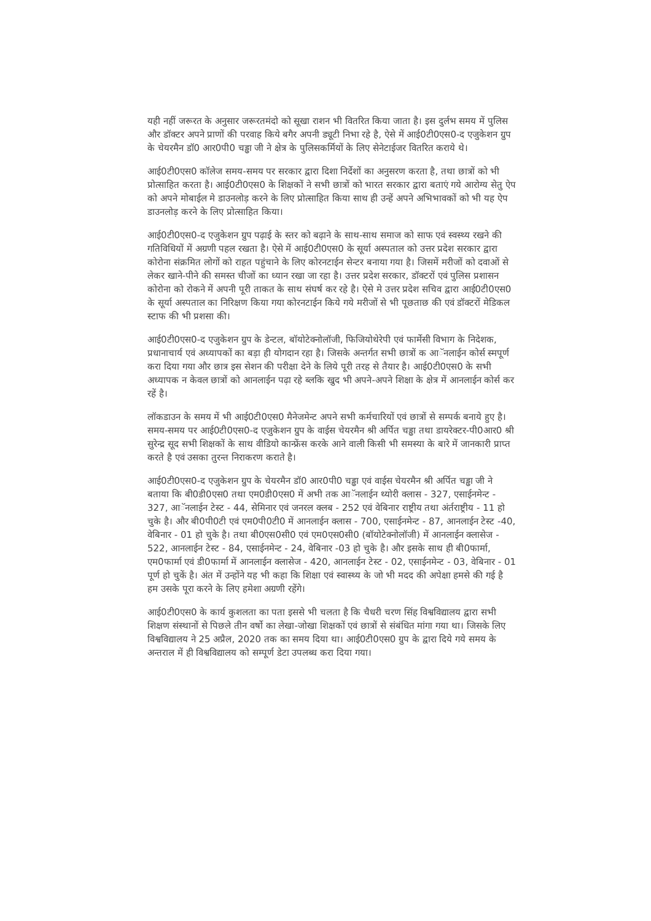यही नहीं जरूरत के अनुसार जरूरतमंदो को सूखा राशन भी वितरित किया जाता है। इस दुर्लभ समय में पुलिस और डॉक्टर अपने प्राणों की परवाह किये बगैर अपनी ड्यूटी निभा रहे है, ऐसे में आई0टी0एस0-द एजुकेशन ग्रुप के चेयरमैन डॉ0 आर0पी0 चड्ढा जी ने क्षेत्र के पुलिसकर्मियों के लिए सेनेटाईजर वितरित कराये थे।
आई0टी0एस0 कॉलेज समय-समय पर सरकार द्वारा दिशा निर्देशों का अनुसरण करता है, तथा छात्रों को भी प्रोत्साहित करता है। आई0टी0एस0 के शिक्षकों ने सभी छात्रों को भारत सरकार द्वारा बताएं गये आरोग्य सेतु ऐप को अपने मोबाईल मे डाउनलोड़ करने के लिए प्रोत्साहित किया साथ ही उन्हें अपने अभिभावकों को भी यह ऐप डाउनलोड़ करने के लिए प्रोत्साहित किया।
आई0टी0एस0-द एजुकेशन ग्रुप पढ़ाई के स्तर को बढ़ाने के साथ-साथ समाज को साफ एवं स्वस्थ्य रखने की गतिविधियों में अग्रणी पहल रखता है। ऐसे में आई0टी0एस0 के सूर्या अस्पताल को उत्तर प्रदेश सरकार द्वारा कोरोना संक्रमित लोगों को राहत पहुंचाने के लिए कोरनटाईन सेन्टर बनाया गया है। जिसमें मरीजों को दवाओं से लेकर खाने-पीने की समस्त चीजों का ध्यान रखा जा रहा है। उत्तर प्रदेश सरकार, डॉक्टरों एवं पुलिस प्रशासन कोरोना को रोकने में अपनी पूरी ताकत के साथ संघर्ष कर रहे है। ऐसे मे उत्तर प्रदेश सचिव द्वारा आई0टी0एस0 के सूर्या अस्पताल का निरिक्षण किया गया कोरनटाईन किये गये मरीजों से भी पूछताछ की एवं डॉक्टरों मेडिकल स्टाफ की भी प्रशसा की।
आई0टी0एस0-द एजुकेशन ग्रुप के डेन्टल, बॉयोटेक्नोलॉजी, फिजियोथेरेपी एवं फार्मेसी विभाग के निदेशक, प्रधानाचार्य एवं अध्यापकों का बड़ा ही योगदान रहा है। जिसके अन्तर्गत सभी छात्रों क आॅनलाईन कोर्स स्मपूर्ण करा दिया गया और छात्र इस सेशन की परीक्षा देने के लिये पूरी तरह से तैयार है। आई0टी0एस0 के सभी अध्यापक न केवल छात्रों को आनलाईन पढ़ा रहे ब्लकि खुद भी अपने-अपने शिक्षा के क्षेत्र में आनलाईन कोर्स कर रहें है।
लॉकडाउन के समय में भी आई0टी0एस0 मैनेजमेन्ट अपने सभी कर्मचारियों एवं छात्रों से सम्पर्क बनाये हुए है। समय-समय पर आई0टी0एस0-द एजुकेशन ग्रुप के वाईस चेयरमैन श्री अर्पित चड्ढा तथा डायरेक्टर-पी0आर0 श्री सुरेन्द्र सूद सभी शिक्षकों के साथ वीडियो कान्फ्रेंस करके आने वाली किसी भी समस्या के बारे में जानकारी प्राप्त करते है एवं उसका तुरन्त निराकरण कराते है।
आई0टी0एस0-द एजुकेशन ग्रुप के चेयरमैन डॉ0 आर0पी0 चड्ढा एवं वाईस चेयरमैन श्री अर्पित चड्ढा जी ने बताया कि बी0डी0एस0 तथा एम0डी0एस0 में अभी तक आॅनलाईन थ्योरी क्लास - 327, एसाईनमेन्ट - 327, आॅनलाईन टेस्ट - 44, सेमिनार एवं जनरल क्लब - 252 एवं वेबिनार राष्ट्रीय तथा अंर्तराष्ट्रीय - 11 हो चुके है। और बी0पी0टी एवं एम0पी0टी0 में आनलाईन क्लास - 700, एसाईनमेन्ट - 87, आनलाईन टेस्ट -40, वेबिनार - 01 हो चुके है। तथा बी0एस0सी0 एवं एम0एस0सी0 (बॉयोटेक्नोलॉजी) में आनलाईन क्लासेज - 522, आनलाईन टेस्ट - 84, एसाईनमेन्ट - 24, वेबिनार -03 हो चुके है। और इसके साथ ही बी0फार्मा, एम0फार्मा एवं डी0फार्मा में आनलाईन क्लासेज - 420, आनलाईन टेस्ट - 02, एसाईनमेन्ट - 03, वेबिनार - 01 पूर्ण हो चुकें है। अंत में उन्होंने यह भी कहा कि शिक्षा एवं स्वास्थ्य के जो भी मदद की अपेक्षा हमसे की गई है हम उसके पूरा करने के लिए हमेशा अग्रणी रहेंगे।
आई0टी0एस0 के कार्य कुशलता का पता इससे भी चलता है कि चैधरी चरण सिंह विश्वविद्यालय द्वारा सभी शिक्षण संस्थानों से पिछले तीन वर्षो का लेखा-जोखा शिक्षकों एवं छात्रों से संबंधित मांगा गया था। जिसके लिए विश्वविद्यालय ने 25 अप्रैल, 2020 तक का समय दिया था। आई0टी0एस0 ग्रुप के द्वारा दिये गये समय के अन्तराल में ही विश्वविद्यालय को सम्पूर्ण डेटा उपलब्ध करा दिया गया।